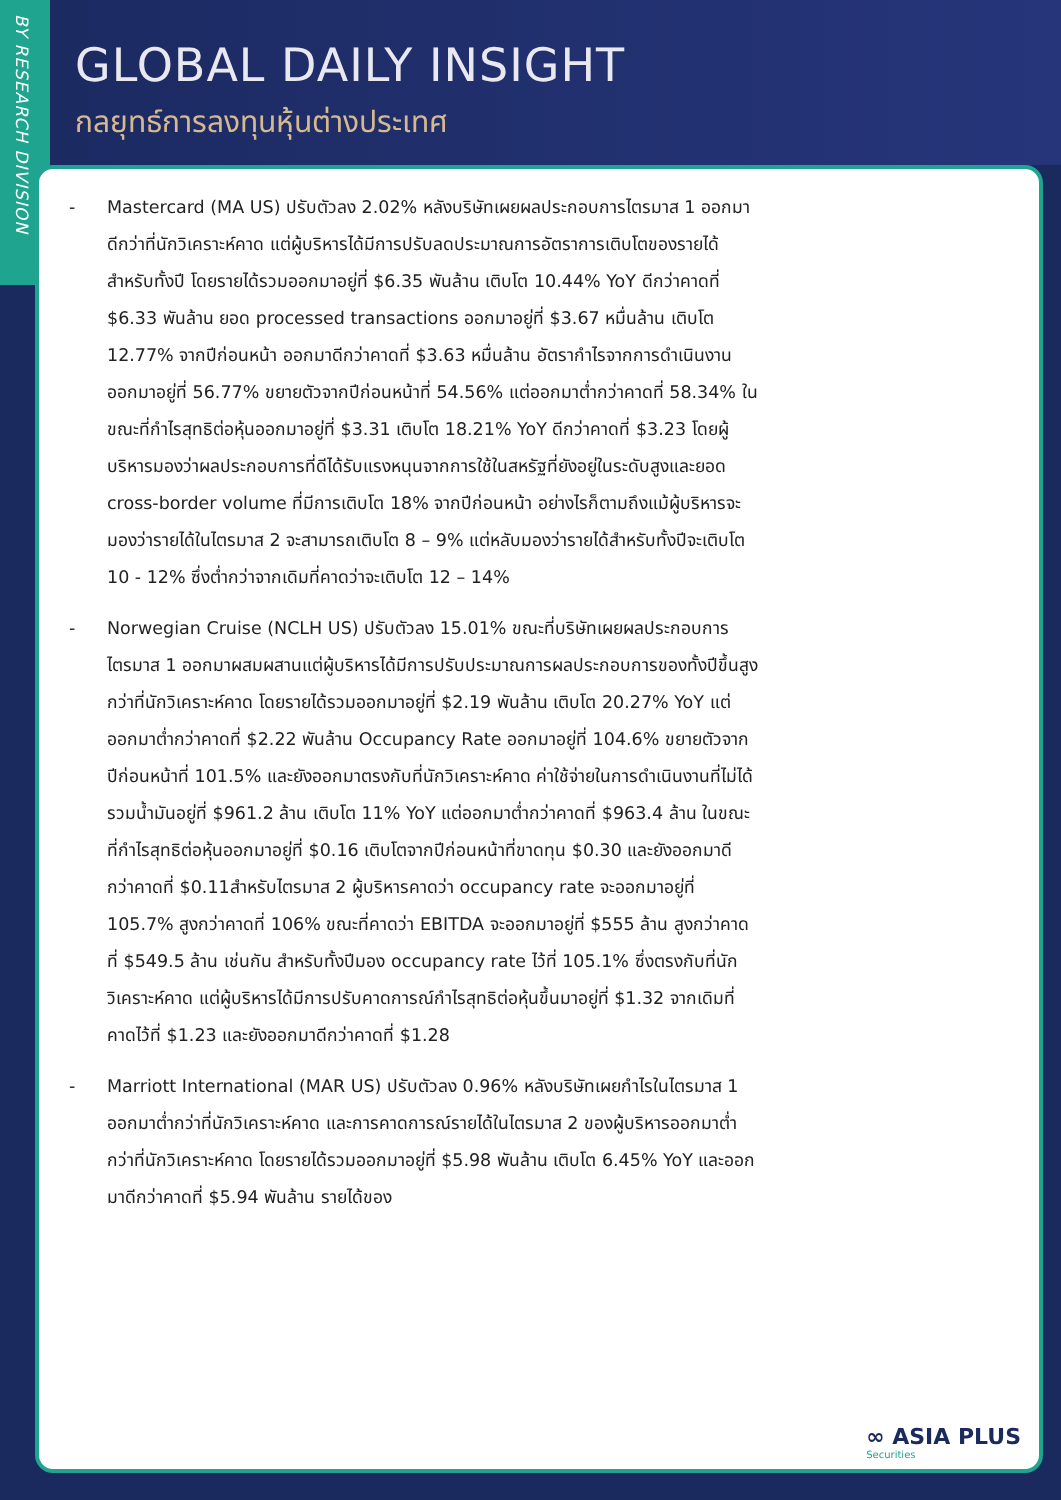BY RESEARCH DIVISION
GLOBAL DAILY INSIGHT
กลยุทธ์การลงทุนหุ้นต่างประเทศ
- Mastercard (MA US) ปรับตัวลง 2.02% หลังบริษัทเผยผลประกอบการไตรมาส 1 ออกมาดีกว่าที่นักวิเคราะห์คาด แต่ผู้บริหารได้มีการปรับลดประมาณการอัตราการเติบโตของรายได้สำหรับทั้งปี โดยรายได้รวมออกมาอยู่ที่ $6.35 พันล้าน เติบโต 10.44% YoY ดีกว่าคาดที่ $6.33 พันล้าน ยอด processed transactions ออกมาอยู่ที่ $3.67 หมื่นล้าน เติบโต 12.77% จากปีก่อนหน้า ออกมาดีกว่าคาดที่ $3.63 หมื่นล้าน อัตรากำไรจากการดำเนินงานออกมาอยู่ที่ 56.77% ขยายตัวจากปีก่อนหน้าที่ 54.56% แต่ออกมาต่ำกว่าคาดที่ 58.34% ในขณะที่กำไรสุทธิต่อหุ้นออกมาอยู่ที่ $3.31 เติบโต 18.21% YoY ดีกว่าคาดที่ $3.23 โดยผู้บริหารมองว่าผลประกอบการที่ดีได้รับแรงหนุนจากการใช้ในสหรัฐที่ยังอยู่ในระดับสูงและยอด cross-border volume ที่มีการเติบโต 18% จากปีก่อนหน้า อย่างไรก็ตามถึงแม้ผู้บริหารจะมองว่ารายได้ในไตรมาส 2 จะสามารถเติบโต 8 – 9% แต่หลับมองว่ารายได้สำหรับทั้งปีจะเติบโต 10 - 12% ซึ่งต่ำกว่าจากเดิมที่คาดว่าจะเติบโต 12 – 14%
- Norwegian Cruise (NCLH US) ปรับตัวลง 15.01% ขณะที่บริษัทเผยผลประกอบการไตรมาส 1 ออกมาผสมผสานแต่ผู้บริหารได้มีการปรับประมาณการผลประกอบการของทั้งปีขึ้นสูงกว่าที่นักวิเคราะห์คาด โดยรายได้รวมออกมาอยู่ที่ $2.19 พันล้าน เติบโต 20.27% YoY แต่ออกมาต่ำกว่าคาดที่ $2.22 พันล้าน Occupancy Rate ออกมาอยู่ที่ 104.6% ขยายตัวจากปีก่อนหน้าที่ 101.5% และยังออกมาตรงกับที่นักวิเคราะห์คาด ค่าใช้จ่ายในการดำเนินงานที่ไม่ได้รวมน้ำมันอยู่ที่ $961.2 ล้าน เติบโต 11% YoY แต่ออกมาต่ำกว่าคาดที่ $963.4 ล้าน ในขณะที่กำไรสุทธิต่อหุ้นออกมาอยู่ที่ $0.16 เติบโตจากปีก่อนหน้าที่ขาดทุน $0.30 และยังออกมาดีกว่าคาดที่ $0.11สำหรับไตรมาส 2 ผู้บริหารคาดว่า occupancy rate จะออกมาอยู่ที่ 105.7% สูงกว่าคาดที่ 106% ขณะที่คาดว่า EBITDA จะออกมาอยู่ที่ $555 ล้าน สูงกว่าคาดที่ $549.5 ล้าน เช่นกัน สำหรับทั้งปีมอง occupancy rate ไว้ที่ 105.1% ซึ่งตรงกับที่นักวิเคราะห์คาด แต่ผู้บริหารได้มีการปรับคาดการณ์กำไรสุทธิต่อหุ้นขึ้นมาอยู่ที่ $1.32 จากเดิมที่คาดไว้ที่ $1.23 และยังออกมาดีกว่าคาดที่ $1.28
- Marriott International (MAR US) ปรับตัวลง 0.96% หลังบริษัทเผยกำไรในไตรมาส 1 ออกมาต่ำกว่าที่นักวิเคราะห์คาด และการคาดการณ์รายได้ในไตรมาส 2 ของผู้บริหารออกมาต่ำกว่าที่นักวิเคราะห์คาด โดยรายได้รวมออกมาอยู่ที่ $5.98 พันล้าน เติบโต 6.45% YoY และออกมาดีกว่าคาดที่ $5.94 พันล้าน รายได้ของ
∞ ASIA PLUS
Securities